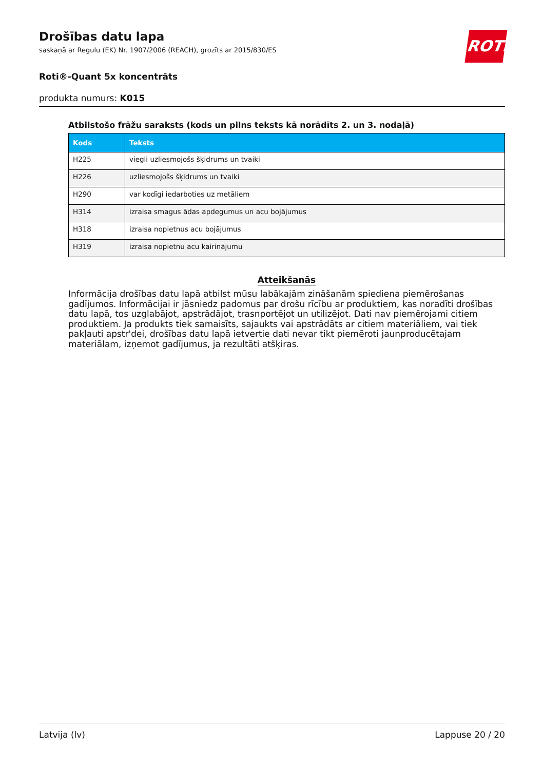ROTH
Drošības datu lapa
saskaņā ar Regulu (EK) Nr. 1907/2006 (REACH), grozīts ar 2015/830/ES
Roti®-Quant 5x koncentrāts
produkta numurs: K015
Atbilstošo frāžu saraksts (kods un pilns teksts kā norādīts 2. un 3. nodaļā)
| Kods | Teksts |
| --- | --- |
| H225 | viegli uzliesmojošs šķidrums un tvaiki |
| H226 | uzliesmojošs šķidrums un tvaiki |
| H290 | var kodīgi iedarboties uz metāliem |
| H314 | izraisa smagus ādas apdegumus un acu bojājumus |
| H318 | izraisa nopietnus acu bojājumus |
| H319 | izraisa nopietnu acu kairinājumu |
Atteikšanās
Informācija drošības datu lapā atbilst mūsu labākajām zināšanām spiediena piemērošanas gadījumos. Informācijai ir jāsniedz padomus par drošu rīcību ar produktiem, kas noradīti drošības datu lapā, tos uzglabājot, apstrādājot, trasnportējot un utilizējot. Dati nav piemērojami citiem produktiem. Ja produkts tiek samaisīts, sajaukts vai apstrādāts ar citiem materiāliem, vai tiek pakļauti apstr'dei, drošības datu lapā ietvertie dati nevar tikt piemēroti jaunproducētajam materiālam, izņemot gadījumus, ja rezultāti atšķiras.
Latvija (lv) Lappuse 20 / 20